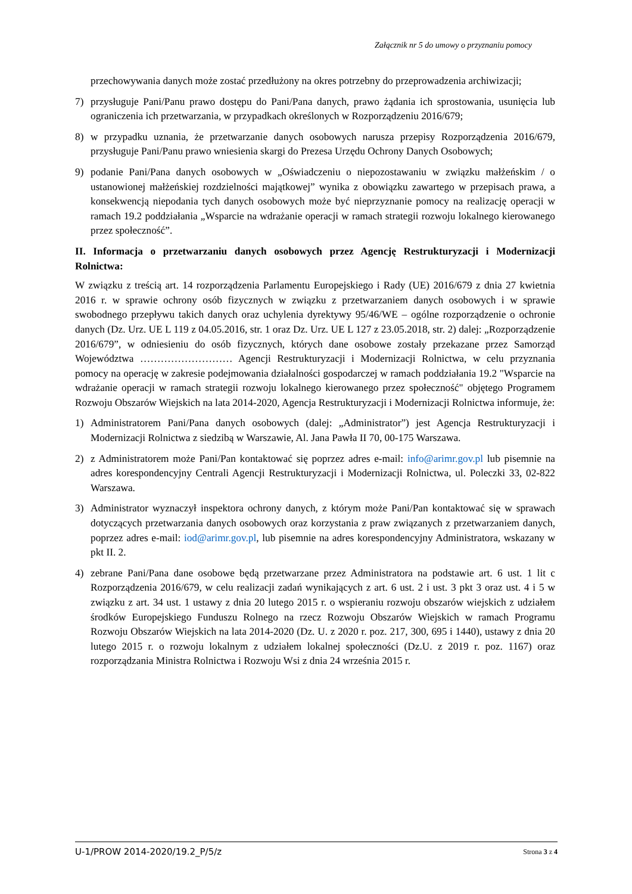Załącznik nr 5 do umowy o przyznaniu pomocy
przechowywania danych może zostać przedłużony na okres potrzebny do przeprowadzenia archiwizacji;
7) przysługuje Pani/Panu prawo dostępu do Pani/Pana danych, prawo żądania ich sprostowania, usunięcia lub ograniczenia ich przetwarzania, w przypadkach określonych w Rozporządzeniu 2016/679;
8) w przypadku uznania, że przetwarzanie danych osobowych narusza przepisy Rozporządzenia 2016/679, przysługuje Pani/Panu prawo wniesienia skargi do Prezesa Urzędu Ochrony Danych Osobowych;
9) podanie Pani/Pana danych osobowych w „Oświadczeniu o niepozostawaniu w związku małżeńskim / o ustanowionej małżeńskiej rozdzielności majątkowej” wynika z obowiązku zawartego w przepisach prawa, a konsekwencją niepodania tych danych osobowych może być nieprzyznanie pomocy na realizację operacji w ramach 19.2 poddziałania „Wsparcie na wdrażanie operacji w ramach strategii rozwoju lokalnego kierowanego przez społeczność”.
II. Informacja o przetwarzaniu danych osobowych przez Agencję Restrukturyzacji i Modernizacji Rolnictwa:
W związku z treścią art. 14 rozporządzenia Parlamentu Europejskiego i Rady (UE) 2016/679 z dnia 27 kwietnia 2016 r. w sprawie ochrony osób fizycznych w związku z przetwarzaniem danych osobowych i w sprawie swobodnego przepływu takich danych oraz uchylenia dyrektywy 95/46/WE – ogólne rozporządzenie o ochronie danych (Dz. Urz. UE L 119 z 04.05.2016, str. 1 oraz Dz. Urz. UE L 127 z 23.05.2018, str. 2) dalej: „Rozporządzenie 2016/679”, w odniesieniu do osób fizycznych, których dane osobowe zostały przekazane przez Samorząd Województwa ……………………… Agencji Restrukturyzacji i Modernizacji Rolnictwa, w celu przyznania pomocy na operację w zakresie podejmowania działalności gospodarczej w ramach poddziałania 19.2 "Wsparcie na wdrażanie operacji w ramach strategii rozwoju lokalnego kierowanego przez społeczność" objętego Programem Rozwoju Obszarów Wiejskich na lata 2014-2020, Agencja Restrukturyzacji i Modernizacji Rolnictwa informuje, że:
1) Administratorem Pani/Pana danych osobowych (dalej: „Administrator”) jest Agencja Restrukturyzacji i Modernizacji Rolnictwa z siedzibą w Warszawie, Al. Jana Pawła II 70, 00-175 Warszawa.
2) z Administratorem może Pani/Pan kontaktować się poprzez adres e-mail: info@arimr.gov.pl lub pisemnie na adres korespondencyjny Centrali Agencji Restrukturyzacji i Modernizacji Rolnictwa, ul. Poleczki 33, 02-822 Warszawa.
3) Administrator wyznaczył inspektora ochrony danych, z którym może Pani/Pan kontaktować się w sprawach dotyczących przetwarzania danych osobowych oraz korzystania z praw związanych z przetwarzaniem danych, poprzez adres e-mail: iod@arimr.gov.pl, lub pisemnie na adres korespondencyjny Administratora, wskazany w pkt II. 2.
4) zebrane Pani/Pana dane osobowe będą przetwarzane przez Administratora na podstawie art. 6 ust. 1 lit c Rozporządzenia 2016/679, w celu realizacji zadań wynikających z art. 6 ust. 2 i ust. 3 pkt 3 oraz ust. 4 i 5 w związku z art. 34 ust. 1 ustawy z dnia 20 lutego 2015 r. o wspieraniu rozwoju obszarów wiejskich z udziałem środków Europejskiego Funduszu Rolnego na rzecz Rozwoju Obszarów Wiejskich w ramach Programu Rozwoju Obszarów Wiejskich na lata 2014-2020 (Dz. U. z 2020 r. poz. 217, 300, 695 i 1440), ustawy z dnia 20 lutego 2015 r. o rozwoju lokalnym z udziałem lokalnej społeczności (Dz.U. z 2019 r. poz. 1167) oraz rozporządzania Ministra Rolnictwa i Rozwoju Wsi z dnia 24 września 2015 r.
U-1/PROW 2014-2020/19.2_P/5/z Strona 3 z 4